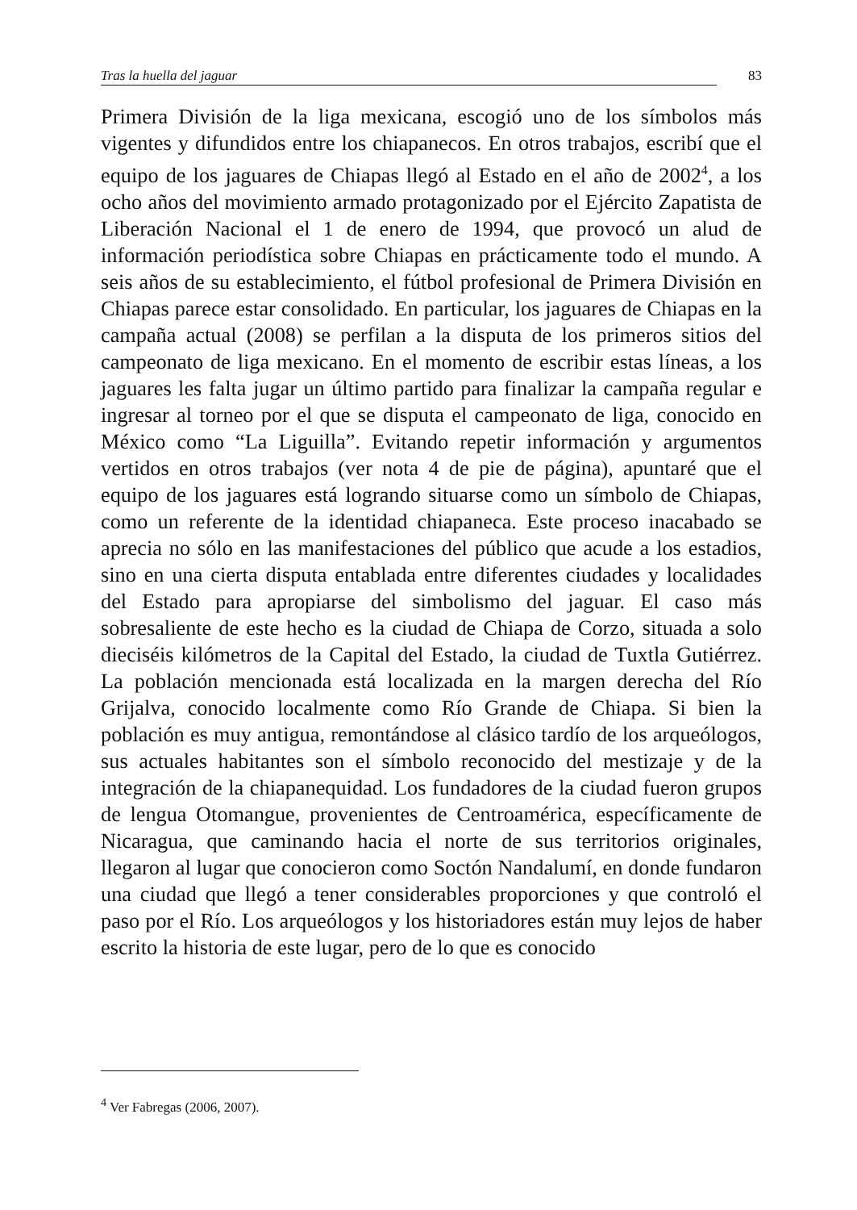Tras la huella del jaguar 83
Primera División de la liga mexicana, escogió uno de los símbolos más vigentes y difundidos entre los chiapanecos. En otros trabajos, escribí que el equipo de los jaguares de Chiapas llegó al Estado en el año de 2002<sup>4</sup>, a los ocho años del movimiento armado protagonizado por el Ejército Zapatista de Liberación Nacional el 1 de enero de 1994, que provocó un alud de información periodística sobre Chiapas en prácticamente todo el mundo. A seis años de su establecimiento, el fútbol profesional de Primera División en Chiapas parece estar consolidado. En particular, los jaguares de Chiapas en la campaña actual (2008) se perfilan a la disputa de los primeros sitios del campeonato de liga mexicano. En el momento de escribir estas líneas, a los jaguares les falta jugar un último partido para finalizar la campaña regular e ingresar al torneo por el que se disputa el campeonato de liga, conocido en México como “La Liguilla”. Evitando repetir información y argumentos vertidos en otros trabajos (ver nota 4 de pie de página), apuntaré que el equipo de los jaguares está logrando situarse como un símbolo de Chiapas, como un referente de la identidad chiapaneca. Este proceso inacabado se aprecia no sólo en las manifestaciones del público que acude a los estadios, sino en una cierta disputa entablada entre diferentes ciudades y localidades del Estado para apropiarse del simbolismo del jaguar. El caso más sobresaliente de este hecho es la ciudad de Chiapa de Corzo, situada a solo dieciséis kilómetros de la Capital del Estado, la ciudad de Tuxtla Gutiérrez. La población mencionada está localizada en la margen derecha del Río Grijalva, conocido localmente como Río Grande de Chiapa. Si bien la población es muy antigua, remontándose al clásico tardío de los arqueólogos, sus actuales habitantes son el símbolo reconocido del mestizaje y de la integración de la chiapanequidad. Los fundadores de la ciudad fueron grupos de lengua Otomangue, provenientes de Centroamérica, específicamente de Nicaragua, que caminando hacia el norte de sus territorios originales, llegaron al lugar que conocieron como Soctón Nandalumí, en donde fundaron una ciudad que llegó a tener considerables proporciones y que controló el paso por el Río. Los arqueólogos y los historiadores están muy lejos de haber escrito la historia de este lugar, pero de lo que es conocido
<sup>4</sup> Ver Fabregas (2006, 2007).